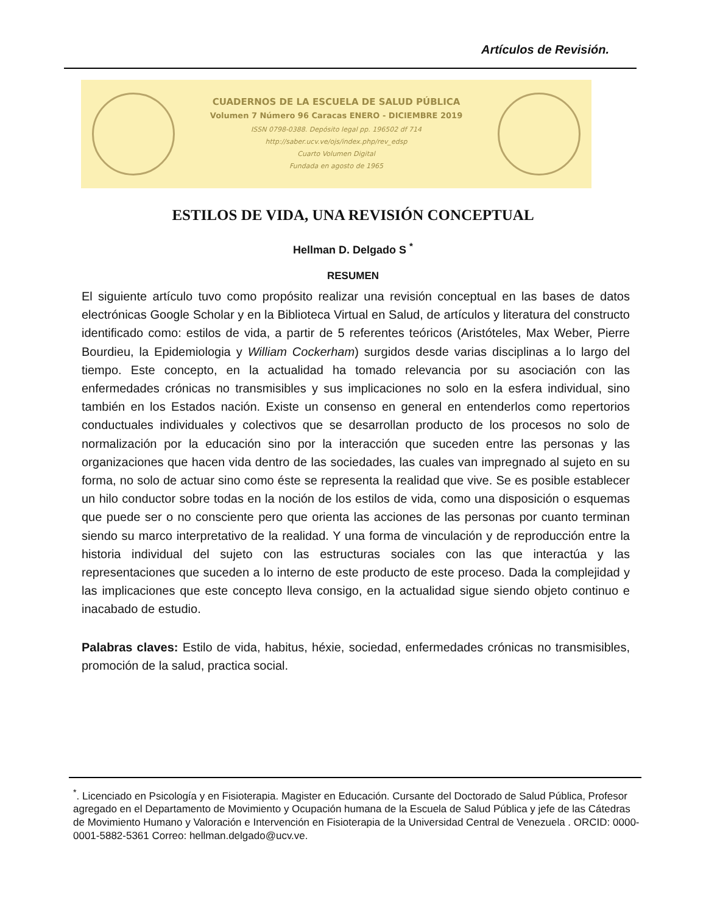Artículos de Revisión.
CUADERNOS DE LA ESCUELA DE SALUD PÚBLICA
Volumen 7 Número 96 Caracas ENERO - DICIEMBRE 2019
ISSN 0798-0388. Depósito legal pp. 196502 df 714
http://saber.ucv.ve/ojs/index.php/rev_edsp
Cuarto Volumen Digital
Fundada en agosto de 1965
ESTILOS DE VIDA, UNA REVISIÓN CONCEPTUAL
Hellman D. Delgado S <sup>*</sup>
RESUMEN
El siguiente artículo tuvo como propósito realizar una revisión conceptual en las bases de datos electrónicas Google Scholar y en la Biblioteca Virtual en Salud, de artículos y literatura del constructo identificado como: estilos de vida, a partir de 5 referentes teóricos (Aristóteles, Max Weber, Pierre Bourdieu, la Epidemiologia y William Cockerham) surgidos desde varias disciplinas a lo largo del tiempo. Este concepto, en la actualidad ha tomado relevancia por su asociación con las enfermedades crónicas no transmisibles y sus implicaciones no solo en la esfera individual, sino también en los Estados nación. Existe un consenso en general en entenderlos como repertorios conductuales individuales y colectivos que se desarrollan producto de los procesos no solo de normalización por la educación sino por la interacción que suceden entre las personas y las organizaciones que hacen vida dentro de las sociedades, las cuales van impregnado al sujeto en su forma, no solo de actuar sino como éste se representa la realidad que vive. Se es posible establecer un hilo conductor sobre todas en la noción de los estilos de vida, como una disposición o esquemas que puede ser o no consciente pero que orienta las acciones de las personas por cuanto terminan siendo su marco interpretativo de la realidad. Y una forma de vinculación y de reproducción entre la historia individual del sujeto con las estructuras sociales con las que interactúa y las representaciones que suceden a lo interno de este producto de este proceso. Dada la complejidad y las implicaciones que este concepto lleva consigo, en la actualidad sigue siendo objeto continuo e inacabado de estudio.
Palabras claves: Estilo de vida, habitus, héxie, sociedad, enfermedades crónicas no transmisibles, promoción de la salud, practica social.
<sup>*</sup>. Licenciado en Psicología y en Fisioterapia. Magister en Educación. Cursante del Doctorado de Salud Pública, Profesor agregado en el Departamento de Movimiento y Ocupación humana de la Escuela de Salud Pública y jefe de las Cátedras de Movimiento Humano y Valoración e Intervención en Fisioterapia de la Universidad Central de Venezuela . ORCID: 0000-0001-5882-5361 Correo: hellman.delgado@ucv.ve.